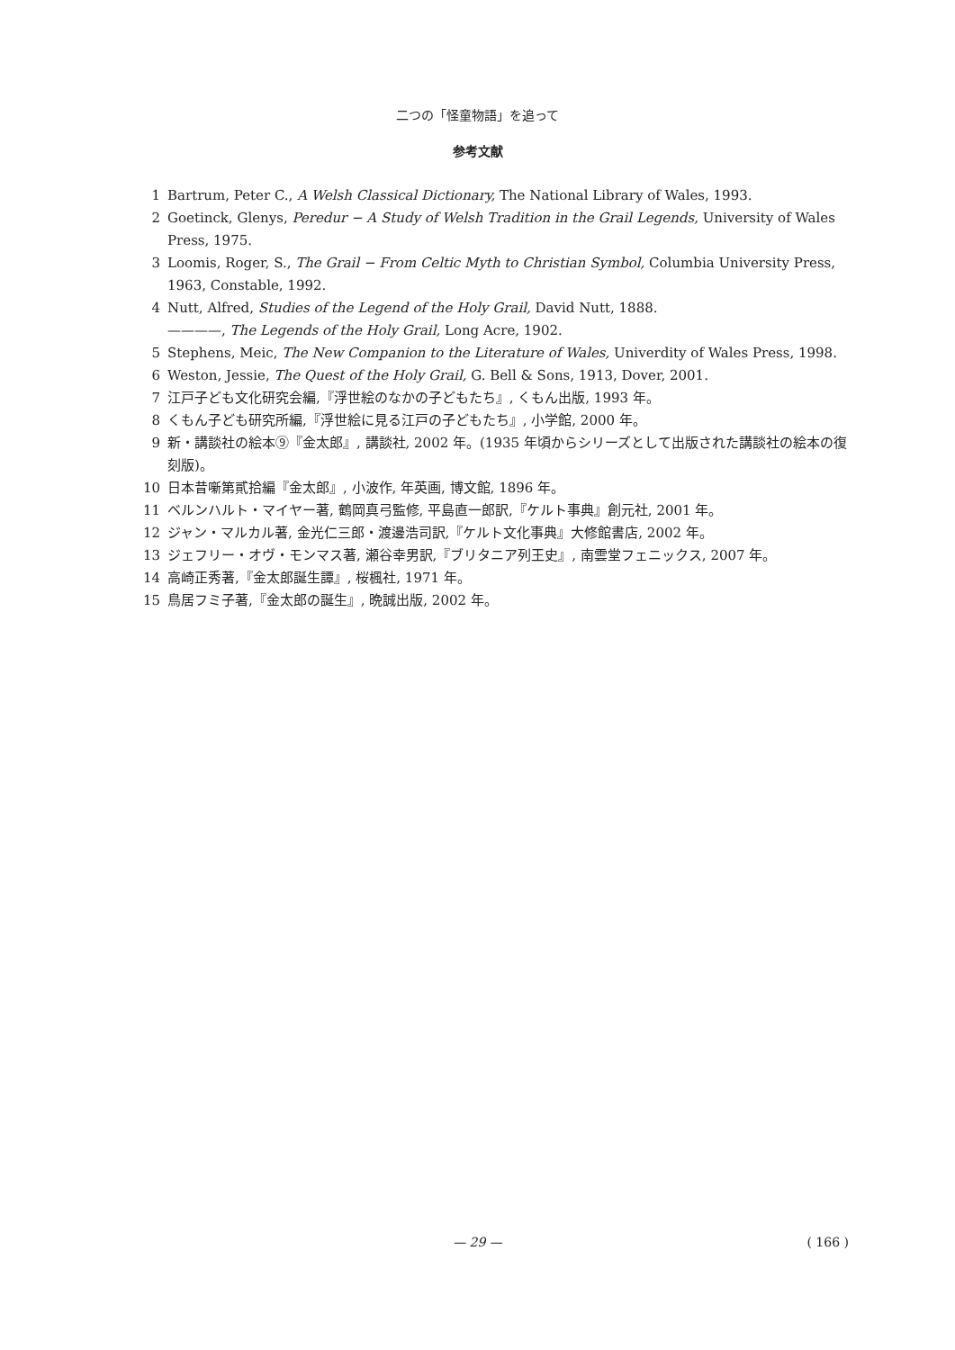二つの「怪童物語」を追って
参考文献
1 Bartrum, Peter C., A Welsh Classical Dictionary, The National Library of Wales, 1993.
2 Goetinck, Glenys, Peredur − A Study of Welsh Tradition in the Grail Legends, University of Wales Press, 1975.
3 Loomis, Roger, S., The Grail − From Celtic Myth to Christian Symbol, Columbia University Press, 1963, Constable, 1992.
4 Nutt, Alfred, Studies of the Legend of the Holy Grail, David Nutt, 1888.
————, The Legends of the Holy Grail, Long Acre, 1902.
5 Stephens, Meic, The New Companion to the Literature of Wales, Univerdity of Wales Press, 1998.
6 Weston, Jessie, The Quest of the Holy Grail, G. Bell & Sons, 1913, Dover, 2001.
7 江戸子ども文化研究会編,『浮世絵のなかの子どもたち』, くもん出版, 1993 年。
8 くもん子ども研究所編,『浮世絵に見る江戸の子どもたち』, 小学館, 2000 年。
9 新・講談社の絵本⑨『金太郎』, 講談社, 2002 年。(1935 年頃からシリーズとして出版された講談社の絵本の復刻版)。
10 日本昔噺第貳拾編『金太郎』, 小波作, 年英画, 博文館, 1896 年。
11 ベルンハルト・マイヤー著, 鶴岡真弓監修, 平島直一郎訳,『ケルト事典』創元社, 2001 年。
12 ジャン・マルカル著, 金光仁三郎・渡邊浩司訳,『ケルト文化事典』大修館書店, 2002 年。
13 ジェフリー・オヴ・モンマス著, 瀬谷幸男訳,『ブリタニア列王史』, 南雲堂フェニックス, 2007 年。
14 高崎正秀著,『金太郎誕生譚』, 桜楓社, 1971 年。
15 鳥居フミ子著,『金太郎の誕生』, 晩誠出版, 2002 年。
— 29 —
( 166 )